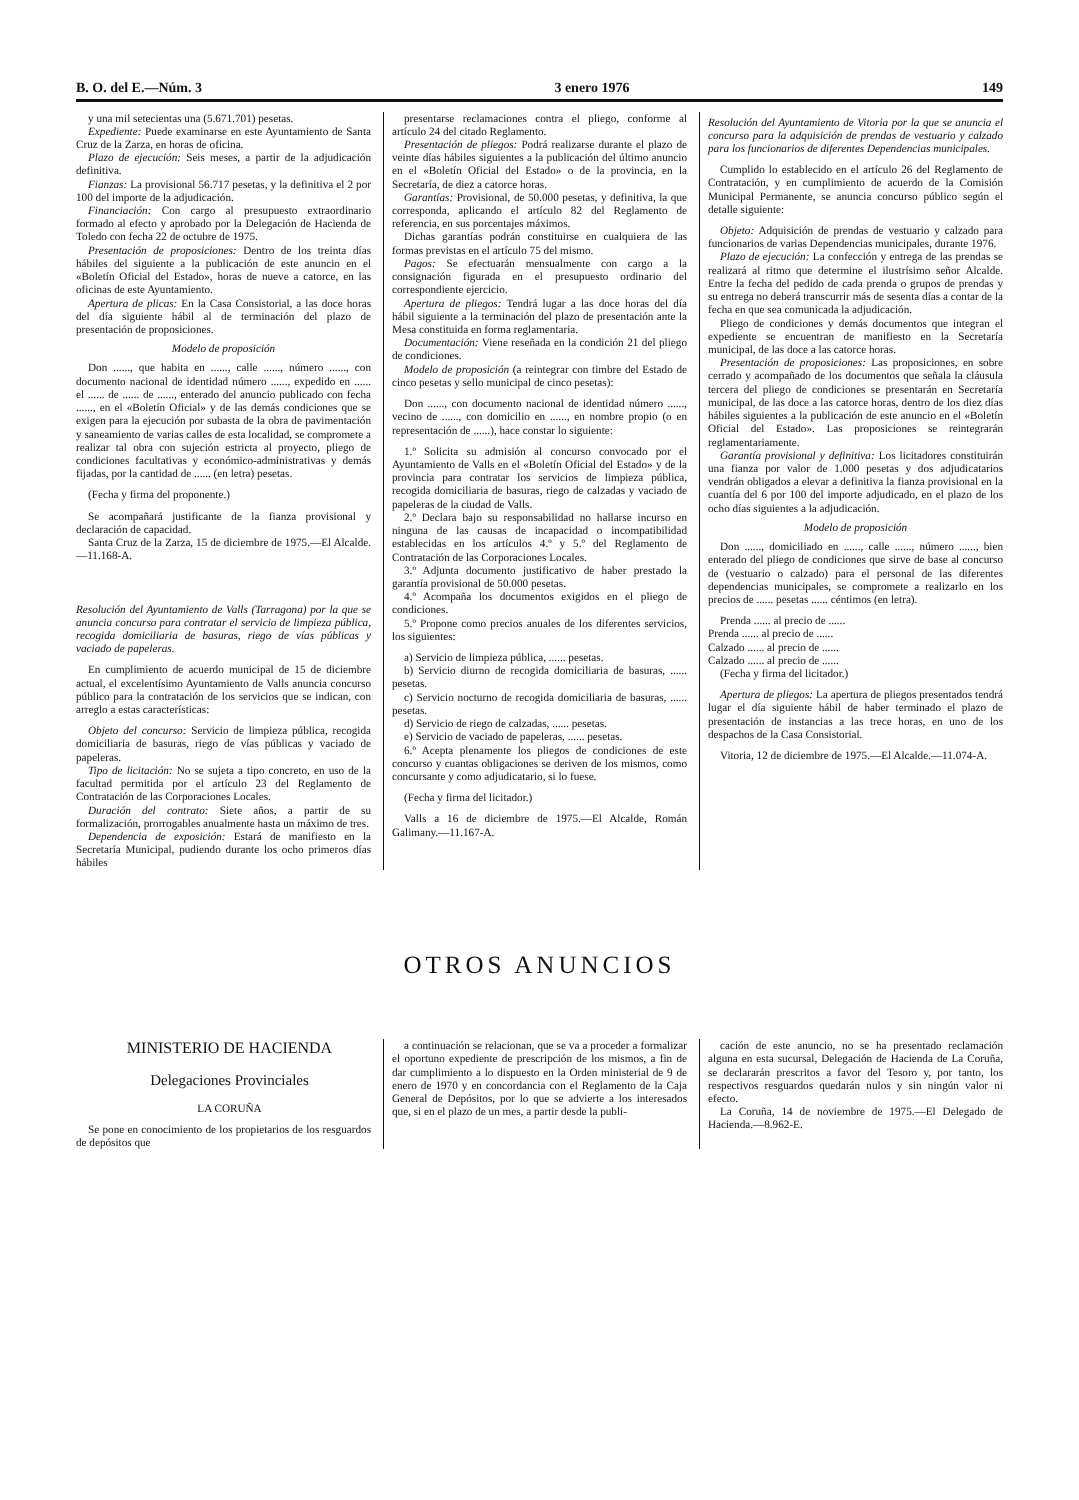B. O. del E.—Núm. 3 3 enero 1976 149
y una mil setecientas una (5.671.701) pesetas.
Expediente: Puede examinarse en este Ayuntamiento de Santa Cruz de la Zarza, en horas de oficina.
Plazo de ejecución: Seis meses, a partir de la adjudicación definitiva.
Fianzas: La provisional 56.717 pesetas, y la definitiva el 2 por 100 del importe de la adjudicación.
Financiación: Con cargo al presupuesto extraordinario formado al efecto y aprobado por la Delegación de Hacienda de Toledo con fecha 22 de octubre de 1975.
Presentación de proposiciones: Dentro de los treinta días hábiles del siguiente a la publicación de este anuncio en el «Boletín Oficial del Estado», horas de nueve a catorce, en las oficinas de este Ayuntamiento.
Apertura de plicas: En la Casa Consistorial, a las doce horas del día siguiente hábil al de terminación del plazo de presentación de proposiciones.
Modelo de proposición
Don ......, que habita en ......, calle ......, número ......, con documento nacional de identidad número ......, expedido en ...... el ...... de ...... de ......, enterado del anuncio publicado con fecha ......, en el «Boletín Oficial» y de las demás condiciones que se exigen para la ejecución por subasta de la obra de pavimentación y saneamiento de varias calles de esta localidad, se compromete a realizar tal obra con sujeción estricta al proyecto, pliego de condiciones facultativas y económico-administrativas y demás fijadas, por la cantidad de ...... (en letra) pesetas.
(Fecha y firma del proponente.)
Se acompañará justificante de la fianza provisional y declaración de capacidad.
Santa Cruz de la Zarza, 15 de diciembre de 1975.—El Alcalde.—11.168-A.
Resolución del Ayuntamiento de Valls (Tarragona) por la que se anuncia concurso para contratar el servicio de limpieza pública, recogida domiciliaria de basuras, riego de vías públicas y vaciado de papeleras.
En cumplimiento de acuerdo municipal de 15 de diciembre actual, el excelentísimo Ayuntamiento de Valls anuncia concurso público para la contratación de los servicios que se indican, con arreglo a estas características:
Objeto del concurso: Servicio de limpieza pública, recogida domiciliaria de basuras, riego de vías públicas y vaciado de papeleras.
Tipo de licitación: No se sujeta a tipo concreto, en uso de la facultad permitida por el artículo 23 del Reglamento de Contratación de las Corporaciones Locales.
Duración del contrato: Siete años, a partir de su formalización, prorrogables anualmente hasta un máximo de tres.
Dependencia de exposición: Estará de manifiesto en la Secretaría Municipal, pudiendo durante los ocho primeros días hábiles
presentarse reclamaciones contra el pliego, conforme al artículo 24 del citado Reglamento.
Presentación de pliegos: Podrá realizarse durante el plazo de veinte días hábiles siguientes a la publicación del último anuncio en el «Boletín Oficial del Estado» o de la provincia, en la Secretaría, de diez a catorce horas.
Garantías: Provisional, de 50.000 pesetas, y definitiva, la que corresponda, aplicando el artículo 82 del Reglamento de referencia, en sus porcentajes máximos.
Dichas garantías podrán constituirse en cualquiera de las formas previstas en el artículo 75 del mismo.
Pagos: Se efectuarán mensualmente con cargo a la consignación figurada en el presupuesto ordinario del correspondiente ejercicio.
Apertura de pliegos: Tendrá lugar a las doce horas del día hábil siguiente a la terminación del plazo de presentación ante la Mesa constituida en forma reglamentaria.
Documentación: Viene reseñada en la condición 21 del pliego de condiciones.
Modelo de proposición (a reintegrar con timbre del Estado de cinco pesetas y sello municipal de cinco pesetas):
Don ......, con documento nacional de identidad número ......, vecino de ......, con domicilio en ......, en nombre propio (o en representación de ......), hace constar lo siguiente:
1.º Solicita su admisión al concurso convocado por el Ayuntamiento de Valls en el «Boletín Oficial del Estado» y de la provincia para contratar los servicios de limpieza pública, recogida domiciliaria de basuras, riego de calzadas y vaciado de papeleras de la ciudad de Valls.
2.º Declara bajo su responsabilidad no hallarse incurso en ninguna de las causas de incapacidad o incompatibilidad establecidas en los artículos 4.º y 5.º del Reglamento de Contratación de las Corporaciones Locales.
3.º Adjunta documento justificativo de haber prestado la garantía provisional de 50.000 pesetas.
4.º Acompaña los documentos exigidos en el pliego de condiciones.
5.º Propone como precios anuales de los diferentes servicios, los siguientes:
a) Servicio de limpieza pública, ...... pesetas.
b) Servicio diurno de recogida domiciliaria de basuras, ...... pesetas.
c) Servicio nocturno de recogida domiciliaria de basuras, ...... pesetas.
d) Servicio de riego de calzadas, ...... pesetas.
e) Servicio de vaciado de papeleras, ...... pesetas.
6.º Acepta plenamente los pliegos de condiciones de este concurso y cuantas obligaciones se deriven de los mismos, como concursante y como adjudicatario, si lo fuese.
(Fecha y firma del licitador.)
Valls a 16 de diciembre de 1975.—El Alcalde, Román Galimany.—11.167-A.
Resolución del Ayuntamiento de Vitoria por la que se anuncia el concurso para la adquisición de prendas de vestuario y calzado para los funcionarios de diferentes Dependencias municipales.
Cumplido lo establecido en el artículo 26 del Reglamento de Contratación, y en cumplimiento de acuerdo de la Comisión Municipal Permanente, se anuncia concurso público según el detalle siguiente:
Objeto: Adquisición de prendas de vestuario y calzado para funcionarios de varias Dependencias municipales, durante 1976.
Plazo de ejecución: La confección y entrega de las prendas se realizará al ritmo que determine el ilustrísimo señor Alcalde. Entre la fecha del pedido de cada prenda o grupos de prendas y su entrega no deberá transcurrir más de sesenta días a contar de la fecha en que sea comunicada la adjudicación.
Pliego de condiciones y demás documentos que integran el expediente se encuentran de manifiesto en la Secretaría municipal, de las doce a las catorce horas.
Presentación de proposiciones: Las proposiciones, en sobre cerrado y acompañado de los documentos que señala la cláusula tercera del pliego de condiciones se presentarán en Secretaría municipal, de las doce a las catorce horas, dentro de los diez días hábiles siguientes a la publicación de este anuncio en el «Boletín Oficial del Estado». Las proposiciones se reintegrarán reglamentariamente.
Garantía provisional y definitiva: Los licitadores constituirán una fianza por valor de 1.000 pesetas y dos adjudicatarios vendrán obligados a elevar a definitiva la fianza provisional en la cuantía del 6 por 100 del importe adjudicado, en el plazo de los ocho días siguientes a la adjudicación.
Modelo de proposición
Don ......, domiciliado en ......, calle ......, número ......, bien enterado del pliego de condiciones que sirve de base al concurso de (vestuario o calzado) para el personal de las diferentes dependencias municipales, se compromete a realizarlo en los precios de ...... pesetas ...... céntimos (en letra).
Prenda ...... al precio de ......
Prenda ...... al precio de ......
Calzado ...... al precio de ......
Calzado ...... al precio de ......
(Fecha y firma del licitador.)
Apertura de pliegos: La apertura de pliegos presentados tendrá lugar el día siguiente hábil de haber terminado el plazo de presentación de instancias a las trece horas, en uno de los despachos de la Casa Consistorial.
Vitoria, 12 de diciembre de 1975.—El Alcalde.—11.074-A.
OTROS ANUNCIOS
MINISTERIO DE HACIENDA
Delegaciones Provinciales
LA CORUÑA
Se pone en conocimiento de los propietarios de los resguardos de depósitos que
a continuación se relacionan, que se va a proceder a formalizar el oportuno expediente de prescripción de los mismos, a fin de dar cumplimiento a lo dispuesto en la Orden ministerial de 9 de enero de 1970 y en concordancia con el Reglamento de la Caja General de Depósitos, por lo que se advierte a los interesados que, si en el plazo de un mes, a partir desde la publi-
cación de este anuncio, no se ha presentado reclamación alguna en esta sucursal, Delegación de Hacienda de La Coruña, se declararán prescritos a favor del Tesoro y, por tanto, los respectivos resguardos quedarán nulos y sin ningún valor ni efecto.
La Coruña, 14 de noviembre de 1975.—El Delegado de Hacienda.—8.962-E.